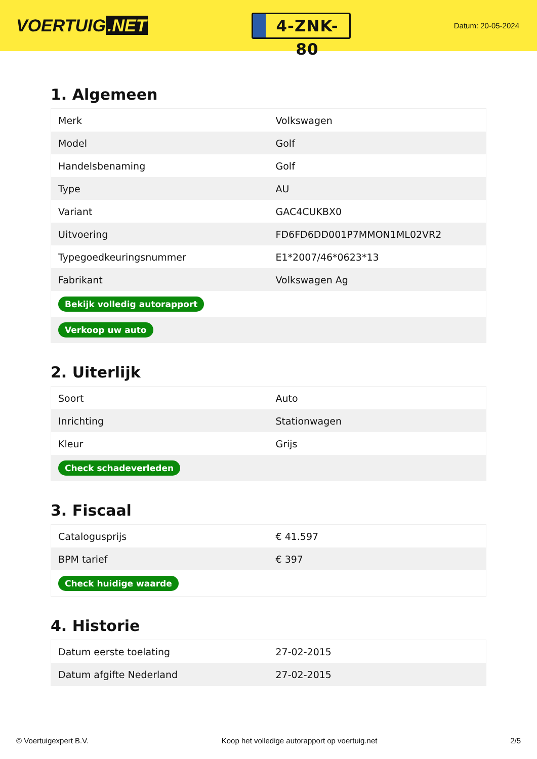VOERTUIG.NET
4-ZNK-80
Datum: 20-05-2024
1. Algemeen
| Merk | Volkswagen |
| Model | Golf |
| Handelsbenaming | Golf |
| Type | AU |
| Variant | GAC4CUKBX0 |
| Uitvoering | FD6FD6DD001P7MMON1ML02VR2 |
| Typegoedkeuringsnummer | E1*2007/46*0623*13 |
| Fabrikant | Volkswagen Ag |
| Bekijk volledig autorapport | |
| Verkoop uw auto | |
2. Uiterlijk
| Soort | Auto |
| Inrichting | Stationwagen |
| Kleur | Grijs |
| Check schadeverleden | |
3. Fiscaal
| Catalogusprijs | € 41.597 |
| BPM tarief | € 397 |
| Check huidige waarde | |
4. Historie
| Datum eerste toelating | 27-02-2015 |
| Datum afgifte Nederland | 27-02-2015 |
© Voertuigexpert B.V. Koop het volledige autorapport op voertuig.net 2/5